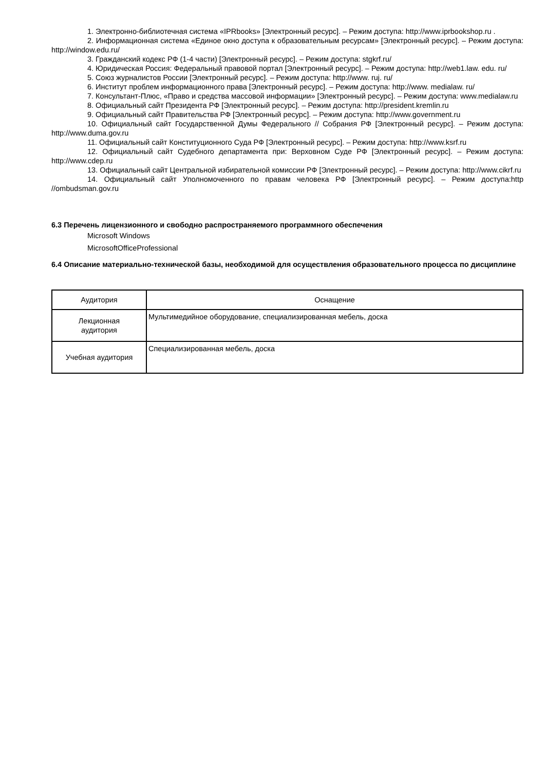1. Электронно-библиотечная система «IPRbooks» [Электронный ресурс]. – Режим доступа: http://www.iprbookshop.ru .
2. Информационная система «Единое окно доступа к образовательным ресурсам» [Электронный ресурс]. – Режим доступа: http://window.edu.ru/
3. Гражданский кодекс РФ (1-4 части) [Электронный ресурс]. – Режим доступа: stgkrf.ru/
4. Юридическая Россия: Федеральный правовой портал [Электронный ресурс]. – Режим доступа: http://web1.law. edu. ru/
5. Союз журналистов России [Электронный ресурс]. – Режим доступа: http://www. ruj. ru/
6. Институт проблем информационного права [Электронный ресурс]. – Режим доступа: http://www. medialaw. ru/
7. Консультант-Плюс, «Право и средства массовой информации» [Электронный ресурс]. – Режим доступа: www.medialaw.ru
8. Официальный сайт Президента РФ [Электронный ресурс]. – Режим доступа: http://president.kremlin.ru
9. Официальный сайт Правительства РФ [Электронный ресурс]. – Режим доступа: http://www.government.ru
10. Официальный сайт Государственной Думы Федерального // Собрания РФ [Электронный ресурс]. – Режим доступа: http://www.duma.gov.ru
11. Официальный сайт Конституционного Суда РФ [Электронный ресурс]. – Режим доступа: http://www.ksrf.ru
12. Официальный сайт Судебного департамента при: Верховном Суде РФ [Электронный ресурс]. – Режим доступа: http://www.cdep.ru
13. Официальный сайт Центральной избирательной комиссии РФ [Электронный ресурс]. – Режим доступа: http://www.cikrf.ru
14. Официальный сайт Уполномоченного по правам человека РФ [Электронный ресурс]. – Режим доступа:http //ombudsman.gov.ru
6.3 Перечень лицензионного и свободно распространяемого программного обеспечения
Microsoft Windows
MicrosoftOfficeProfessional
6.4 Описание материально-технической базы, необходимой для осуществления образовательного процесса по дисциплине
| Аудитория | Оснащение |
| Лекционная аудитория | Мультимедийное оборудование, специализированная мебель, доска |
| Учебная аудитория | Специализированная мебель, доска |